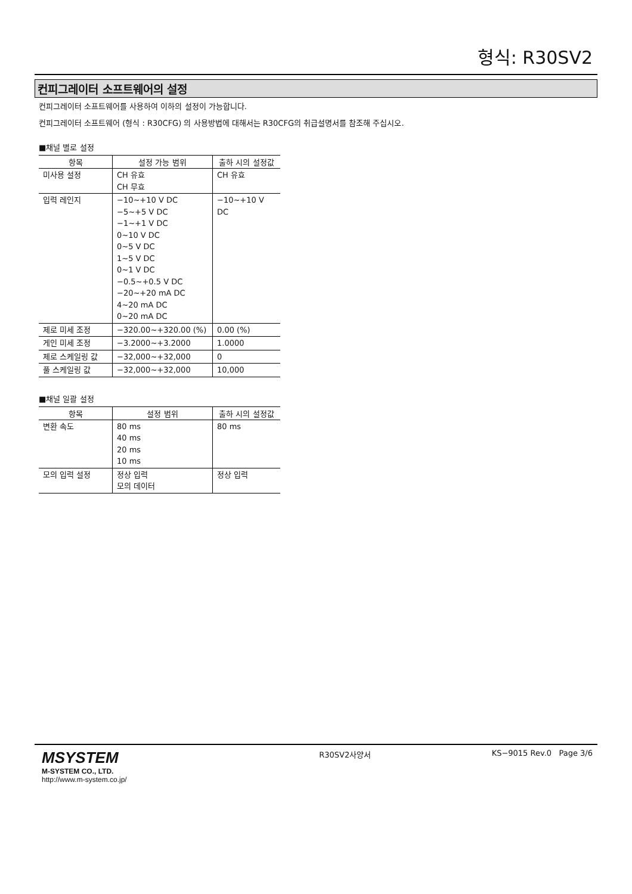형식: R30SV2
컨피그레이터 소프트웨어의 설정
컨피그레이터 소프트웨어를 사용하여 이하의 설정이 가능합니다.
컨피그레이터 소프트웨어 (형식 : R30CFG) 의 사용방법에 대해서는 R30CFG의 취급설명서를 참조해 주십시오.
■채널 별로 설정
| 항목 | 설정 가능 범위 | 출하 시의 설정값 |
| --- | --- | --- |
| 미사용 설정 | CH 유효 CH 무효 | CH 유효 |
| 입력 레인지 | −10~+10 V DC −5~+5 V DC −1~+1 V DC 0~10 V DC 0~5 V DC 1~5 V DC 0~1 V DC −0.5~+0.5 V DC −20~+20 mA DC 4~20 mA DC 0~20 mA DC | −10~+10 V DC |
| 제로 미세 조정 | −320.00~+320.00 (%) | 0.00 (%) |
| 게인 미세 조정 | −3.2000~+3.2000 | 1.0000 |
| 제로 스케일링 값 | −32,000~+32,000 | 0 |
| 풀 스케일링 값 | −32,000~+32,000 | 10,000 |
■채널 일괄 설정
| 항목 | 설정 범위 | 출하 시의 설정값 |
| --- | --- | --- |
| 변환 속도 | 80 ms 40 ms 20 ms 10 ms | 80 ms |
| 모의 입력 설정 | 정상 입력 모의 데이터 | 정상 입력 |
MSYSTEM
M-SYSTEM CO., LTD.
http://www.m-system.co.jp/
R30SV2사양서 KS−9015 Rev.0 Page 3/6